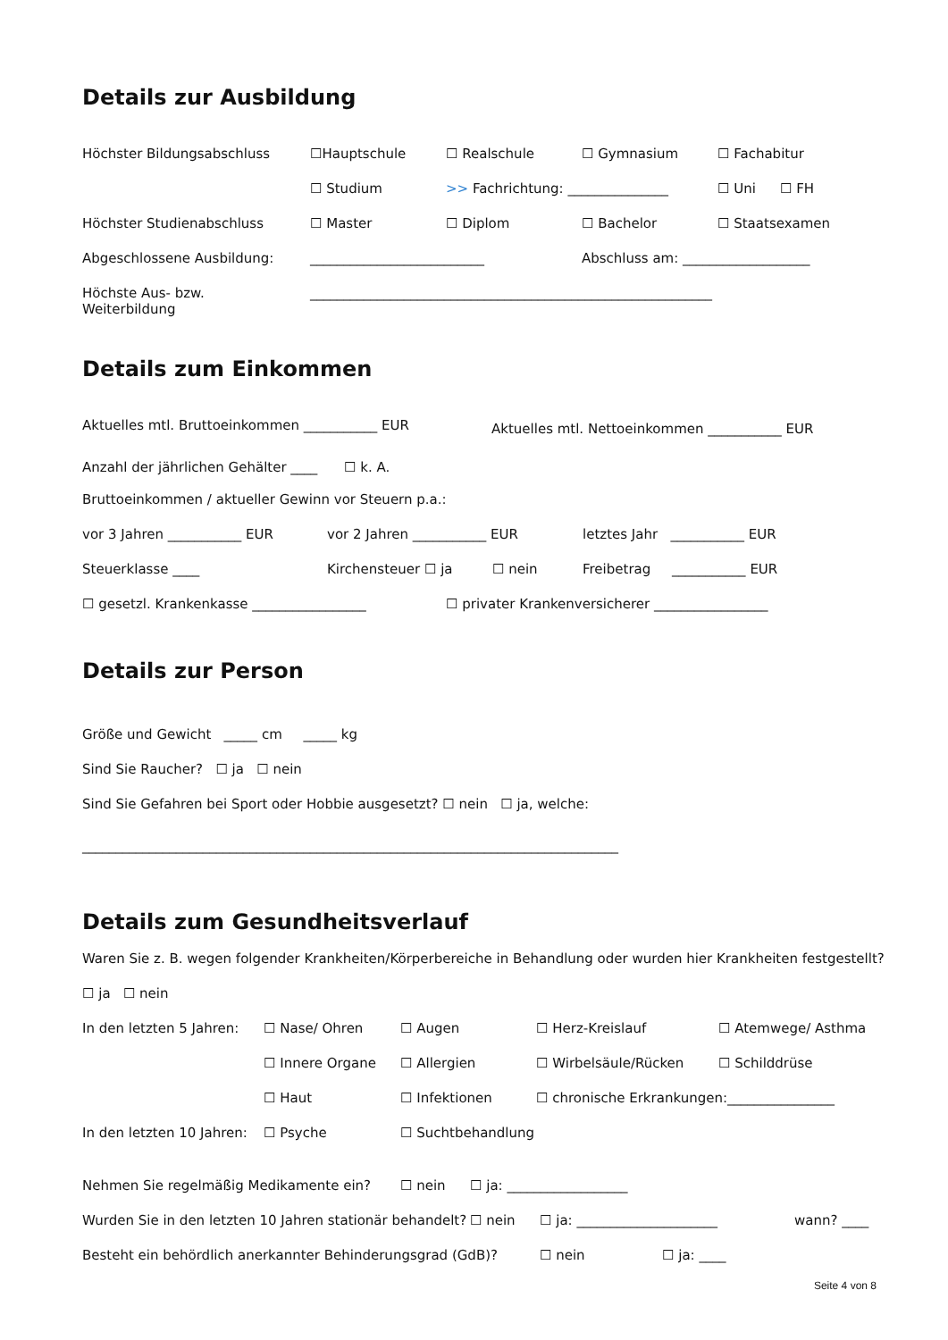Details zur Ausbildung
Höchster Bildungsabschluss ☐Hauptschule ☐ Realschule ☐ Gymnasium ☐ Fachabitur
☐ Studium >> Fachrichtung: _______________ ☐ Uni ☐ FH
Höchster Studienabschluss ☐ Master ☐ Diplom ☐ Bachelor ☐ Staatsexamen
Abgeschlossene Ausbildung: __________________________ Abschluss am: ___________________
Höchste Aus- bzw.
Weiterbildung ____________________________________________________________
Details zum Einkommen
Aktuelles mtl. Bruttoeinkommen ___________ EUR Aktuelles mtl. Nettoeinkommen ___________ EUR
Anzahl der jährlichen Gehälter ____ ☐ k. A.
Bruttoeinkommen / aktueller Gewinn vor Steuern p.a.:
vor 3 Jahren ___________ EUR vor 2 Jahren ___________ EUR letztes Jahr ___________ EUR
Steuerklasse ____ Kirchensteuer ☐ ja ☐ nein Freibetrag ___________ EUR
☐ gesetzl. Krankenkasse _________________ ☐ privater Krankenversicherer _________________
Details zur Person
Größe und Gewicht _____ cm _____ kg
Sind Sie Raucher? ☐ ja ☐ nein
Sind Sie Gefahren bei Sport oder Hobbie ausgesetzt? ☐ nein ☐ ja, welche:
________________________________________________________________________________
Details zum Gesundheitsverlauf
Waren Sie z. B. wegen folgender Krankheiten/Körperbereiche in Behandlung oder wurden hier Krankheiten festgestellt?
☐ ja ☐ nein
In den letzten 5 Jahren: ☐ Nase/ Ohren ☐ Augen ☐ Herz-Kreislauf ☐ Atemwege/ Asthma
☐ Innere Organe ☐ Allergien ☐ Wirbelsäule/Rücken ☐ Schilddrüse
☐ Haut ☐ Infektionen ☐ chronische Erkrankungen:________________
In den letzten 10 Jahren: ☐ Psyche ☐ Suchtbehandlung
Nehmen Sie regelmäßig Medikamente ein? ☐ nein ☐ ja: __________________
Wurden Sie in den letzten 10 Jahren stationär behandelt? ☐ nein ☐ ja: _____________________ wann? ____
Besteht ein behördlich anerkannter Behinderungsgrad (GdB)? ☐ nein ☐ ja: ____
Seite 4 von 8